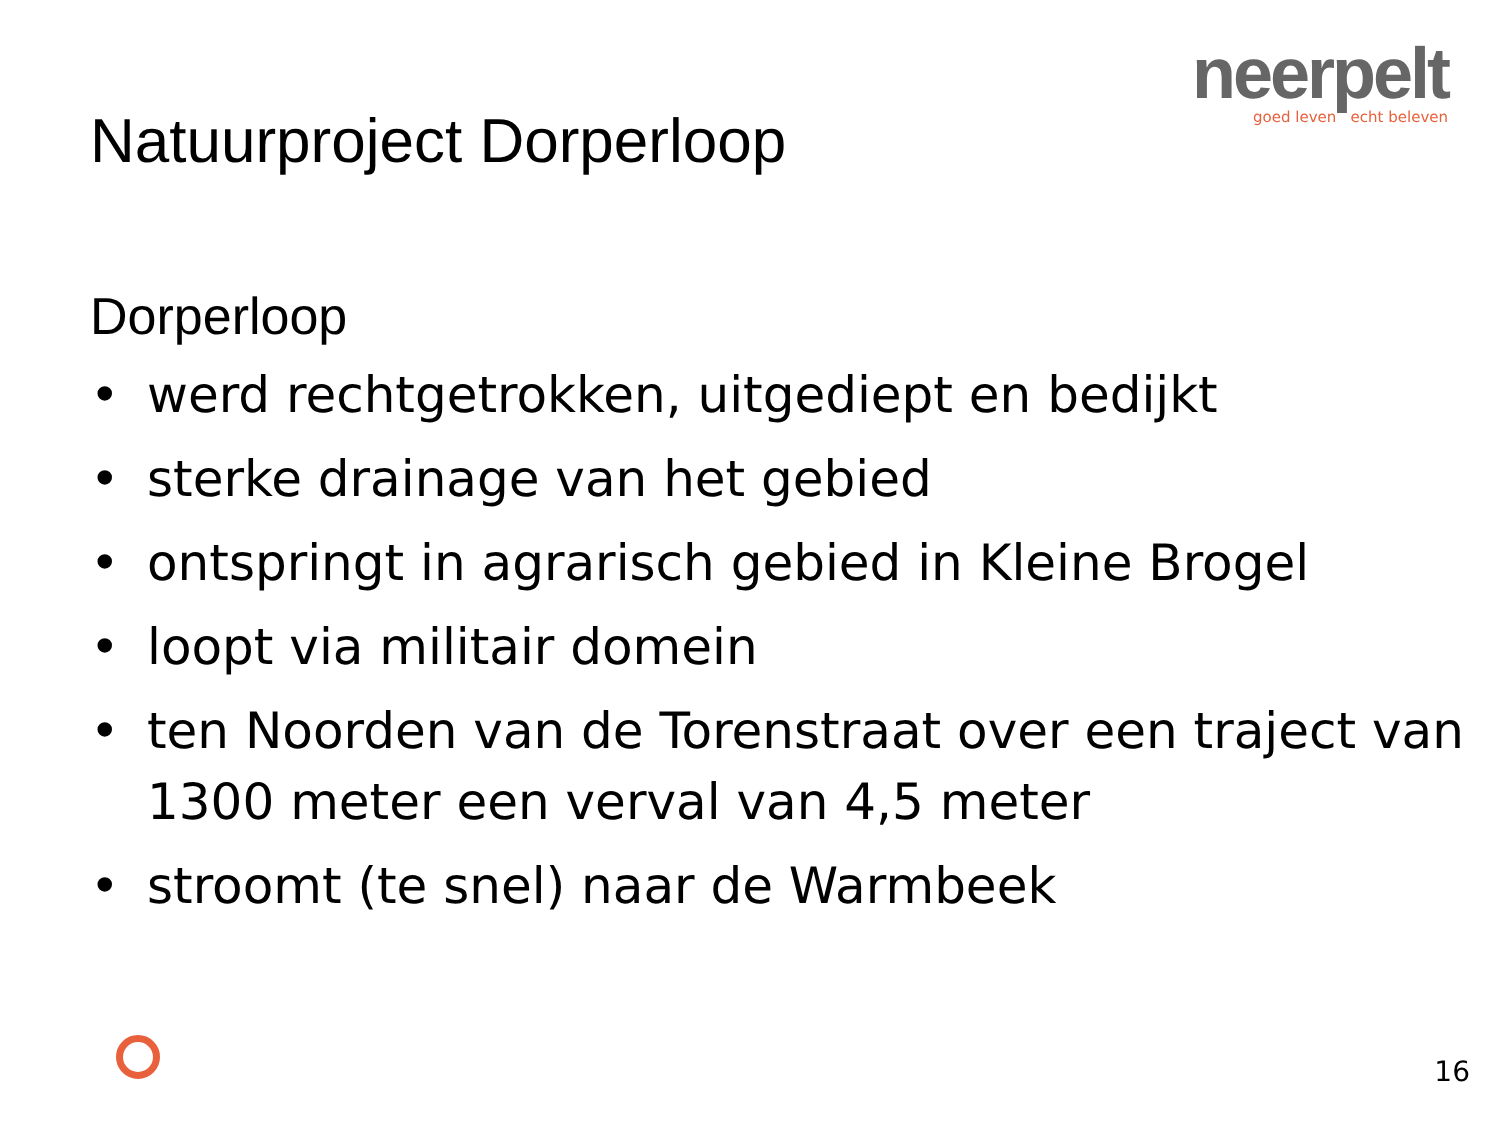neerpelt
goed leven echt beleven
Natuurproject Dorperloop
Dorperloop
• werd rechtgetrokken, uitgediept en bedijkt
• sterke drainage van het gebied
• ontspringt in agrarisch gebied in Kleine Brogel
• loopt via militair domein
• ten Noorden van de Torenstraat over een traject van 1300 meter een verval van 4,5 meter
• stroomt (te snel) naar de Warmbeek
16